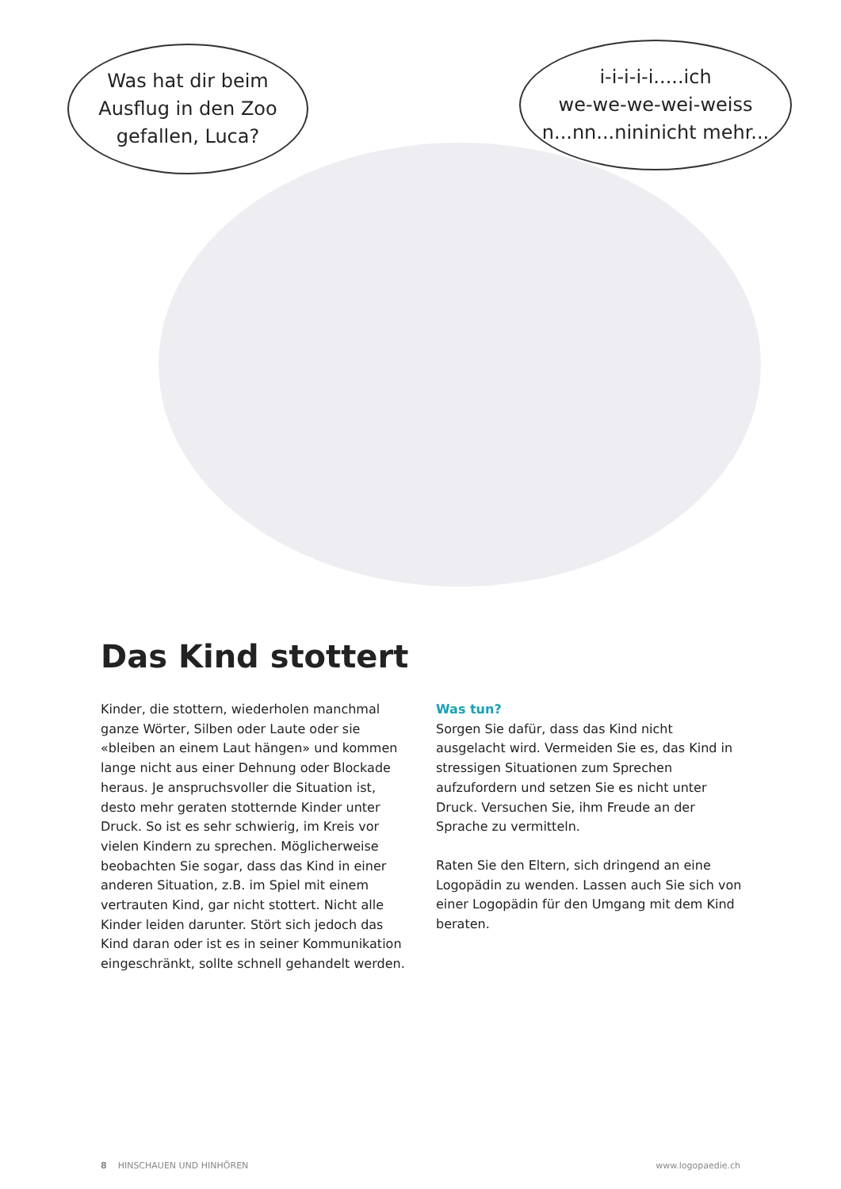Was hat dir beim
Ausflug in den Zoo
gefallen, Luca?
i-i-i-i-i.....ich
we-we-we-wei-weiss
n...nn...nininicht mehr...
Das Kind stottert
Kinder, die stottern, wiederholen manchmal ganze Wörter, Silben oder Laute oder sie «bleiben an einem Laut hängen» und kommen lange nicht aus einer Dehnung oder Blockade heraus. Je anspruchsvoller die Situation ist, desto mehr geraten stotternde Kinder unter Druck. So ist es sehr schwierig, im Kreis vor vielen Kindern zu sprechen. Möglicherweise beobachten Sie sogar, dass das Kind in einer anderen Situation, z.B. im Spiel mit einem vertrauten Kind, gar nicht stottert. Nicht alle Kinder leiden darunter. Stört sich jedoch das Kind daran oder ist es in seiner Kommunikation eingeschränkt, sollte schnell gehandelt werden.
Was tun?
Sorgen Sie dafür, dass das Kind nicht ausgelacht wird. Vermeiden Sie es, das Kind in stressigen Situationen zum Sprechen aufzufordern und setzen Sie es nicht unter Druck. Versuchen Sie, ihm Freude an der Sprache zu vermitteln.
Raten Sie den Eltern, sich dringend an eine Logopädin zu wenden. Lassen auch Sie sich von einer Logopädin für den Umgang mit dem Kind beraten.
8 HINSCHAUEN UND HINHÖREN www.logopaedie.ch